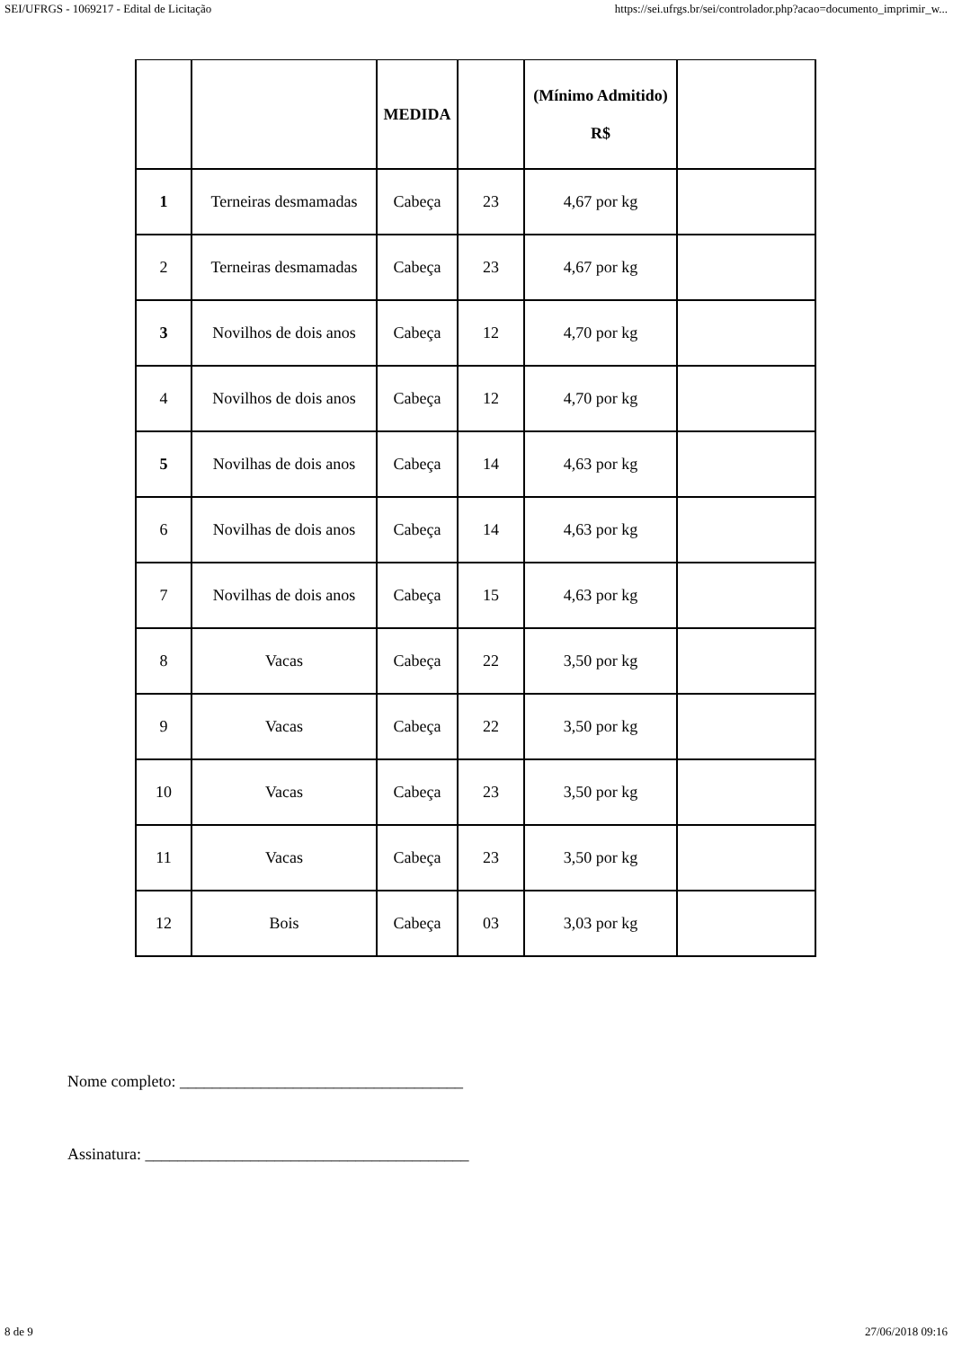SEI/UFRGS - 1069217 - Edital de Licitação https://sei.ufrgs.br/sei/controlador.php?acao=documento_imprimir_w...
| | | MEDIDA | | (Mínimo Admitido) R$ | |
| 1 | Terneiras desmamadas | Cabeça | 23 | 4,67 por kg | |
| 2 | Terneiras desmamadas | Cabeça | 23 | 4,67 por kg | |
| 3 | Novilhos de dois anos | Cabeça | 12 | 4,70 por kg | |
| 4 | Novilhos de dois anos | Cabeça | 12 | 4,70 por kg | |
| 5 | Novilhas de dois anos | Cabeça | 14 | 4,63 por kg | |
| 6 | Novilhas de dois anos | Cabeça | 14 | 4,63 por kg | |
| 7 | Novilhas de dois anos | Cabeça | 15 | 4,63 por kg | |
| 8 | Vacas | Cabeça | 22 | 3,50 por kg | |
| 9 | Vacas | Cabeça | 22 | 3,50 por kg | |
| 10 | Vacas | Cabeça | 23 | 3,50 por kg | |
| 11 | Vacas | Cabeça | 23 | 3,50 por kg | |
| 12 | Bois | Cabeça | 03 | 3,03 por kg | |
Nome completo: ___________________________________
Assinatura: ________________________________________
8 de 9 27/06/2018 09:16